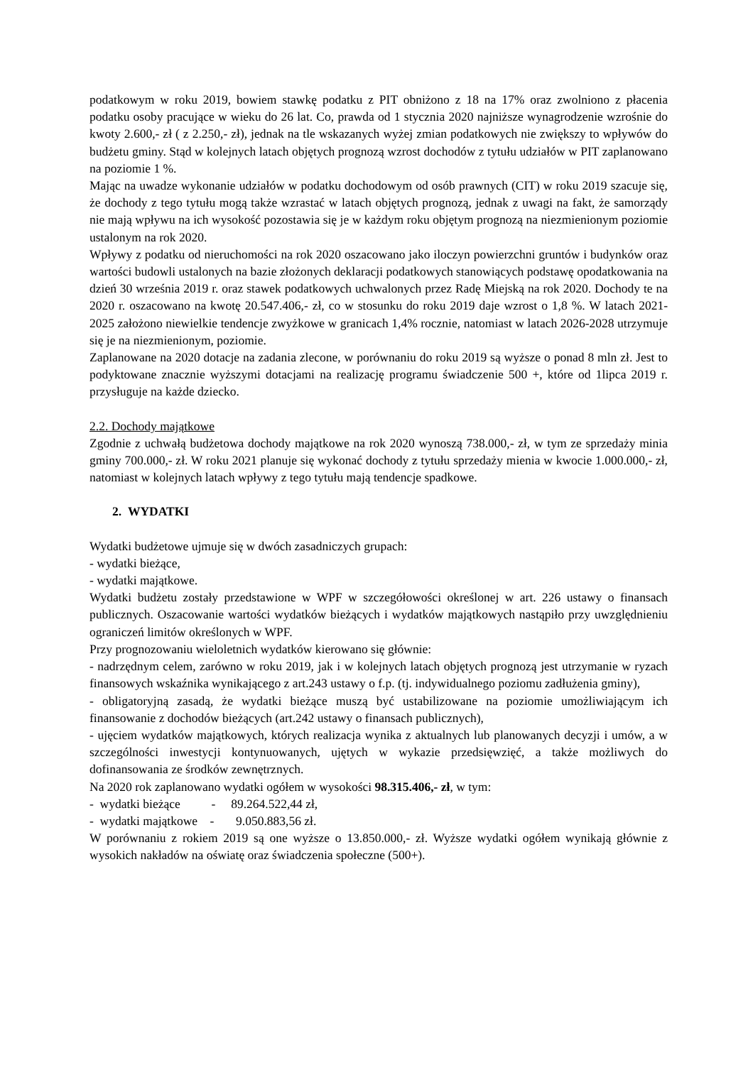podatkowym w roku 2019, bowiem stawkę podatku z PIT obniżono z 18 na 17% oraz zwolniono z płacenia podatku osoby pracujące w wieku do 26 lat. Co, prawda od 1 stycznia 2020 najniższe wynagrodzenie wzrośnie do kwoty 2.600,- zł ( z 2.250,- zł), jednak na tle wskazanych wyżej zmian podatkowych nie zwiększy to wpływów do budżetu gminy. Stąd w kolejnych latach objętych prognozą wzrost dochodów z tytułu udziałów w PIT zaplanowano na poziomie 1 %.
Mając na uwadze wykonanie udziałów w podatku dochodowym od osób prawnych (CIT) w roku 2019 szacuje się, że dochody z tego tytułu mogą także wzrastać w latach objętych prognozą, jednak z uwagi na fakt, że samorządy nie mają wpływu na ich wysokość pozostawia się je w każdym roku objętym prognozą na niezmienionym poziomie ustalonym na rok 2020.
Wpływy z podatku od nieruchomości na rok 2020 oszacowano jako iloczyn powierzchni gruntów i budynków oraz wartości budowli ustalonych na bazie złożonych deklaracji podatkowych stanowiących podstawę opodatkowania na dzień 30 września 2019 r. oraz stawek podatkowych uchwalonych przez Radę Miejską na rok 2020. Dochody te na 2020 r. oszacowano na kwotę 20.547.406,- zł, co w stosunku do roku 2019 daje wzrost o 1,8 %. W latach 2021-2025 założono niewielkie tendencje zwyżkowe w granicach 1,4% rocznie, natomiast w latach 2026-2028 utrzymuje się je na niezmienionym, poziomie.
Zaplanowane na 2020 dotacje na zadania zlecone, w porównaniu do roku 2019 są wyższe o ponad 8 mln zł. Jest to podyktowane znacznie wyższymi dotacjami na realizację programu świadczenie 500 +, które od 1lipca 2019 r. przysługuje na każde dziecko.
2.2. Dochody majątkowe
Zgodnie z uchwałą budżetowa dochody majątkowe na rok 2020 wynoszą 738.000,- zł, w tym ze sprzedaży minia gminy 700.000,- zł. W roku 2021 planuje się wykonać dochody z tytułu sprzedaży mienia w kwocie 1.000.000,- zł, natomiast w kolejnych latach wpływy z tego tytułu mają tendencje spadkowe.
2. WYDATKI
Wydatki budżetowe ujmuje się w dwóch zasadniczych grupach:
- wydatki bieżące,
- wydatki majątkowe.
Wydatki budżetu zostały przedstawione w WPF w szczegółowości określonej w art. 226 ustawy o finansach publicznych. Oszacowanie wartości wydatków bieżących i wydatków majątkowych nastąpiło przy uwzględnieniu ograniczeń limitów określonych w WPF.
Przy prognozowaniu wieloletnich wydatków kierowano się głównie:
- nadrzędnym celem, zarówno w roku 2019, jak i w kolejnych latach objętych prognozą jest utrzymanie w ryzach finansowych wskaźnika wynikającego z art.243 ustawy o f.p. (tj. indywidualnego poziomu zadłużenia gminy),
- obligatoryjną zasadą, że wydatki bieżące muszą być ustabilizowane na poziomie umożliwiającym ich finansowanie z dochodów bieżących (art.242 ustawy o finansach publicznych),
- ujęciem wydatków majątkowych, których realizacja wynika z aktualnych lub planowanych decyzji i umów, a w szczególności inwestycji kontynuowanych, ujętych w wykazie przedsięwzięć, a także możliwych do dofinansowania ze środków zewnętrznych.
Na 2020 rok zaplanowano wydatki ogółem w wysokości 98.315.406,- zł, w tym:
- wydatki bieżące - 89.264.522,44 zł,
- wydatki majątkowe - 9.050.883,56 zł.
W porównaniu z rokiem 2019 są one wyższe o 13.850.000,- zł. Wyższe wydatki ogółem wynikają głównie z wysokich nakładów na oświatę oraz świadczenia społeczne (500+).